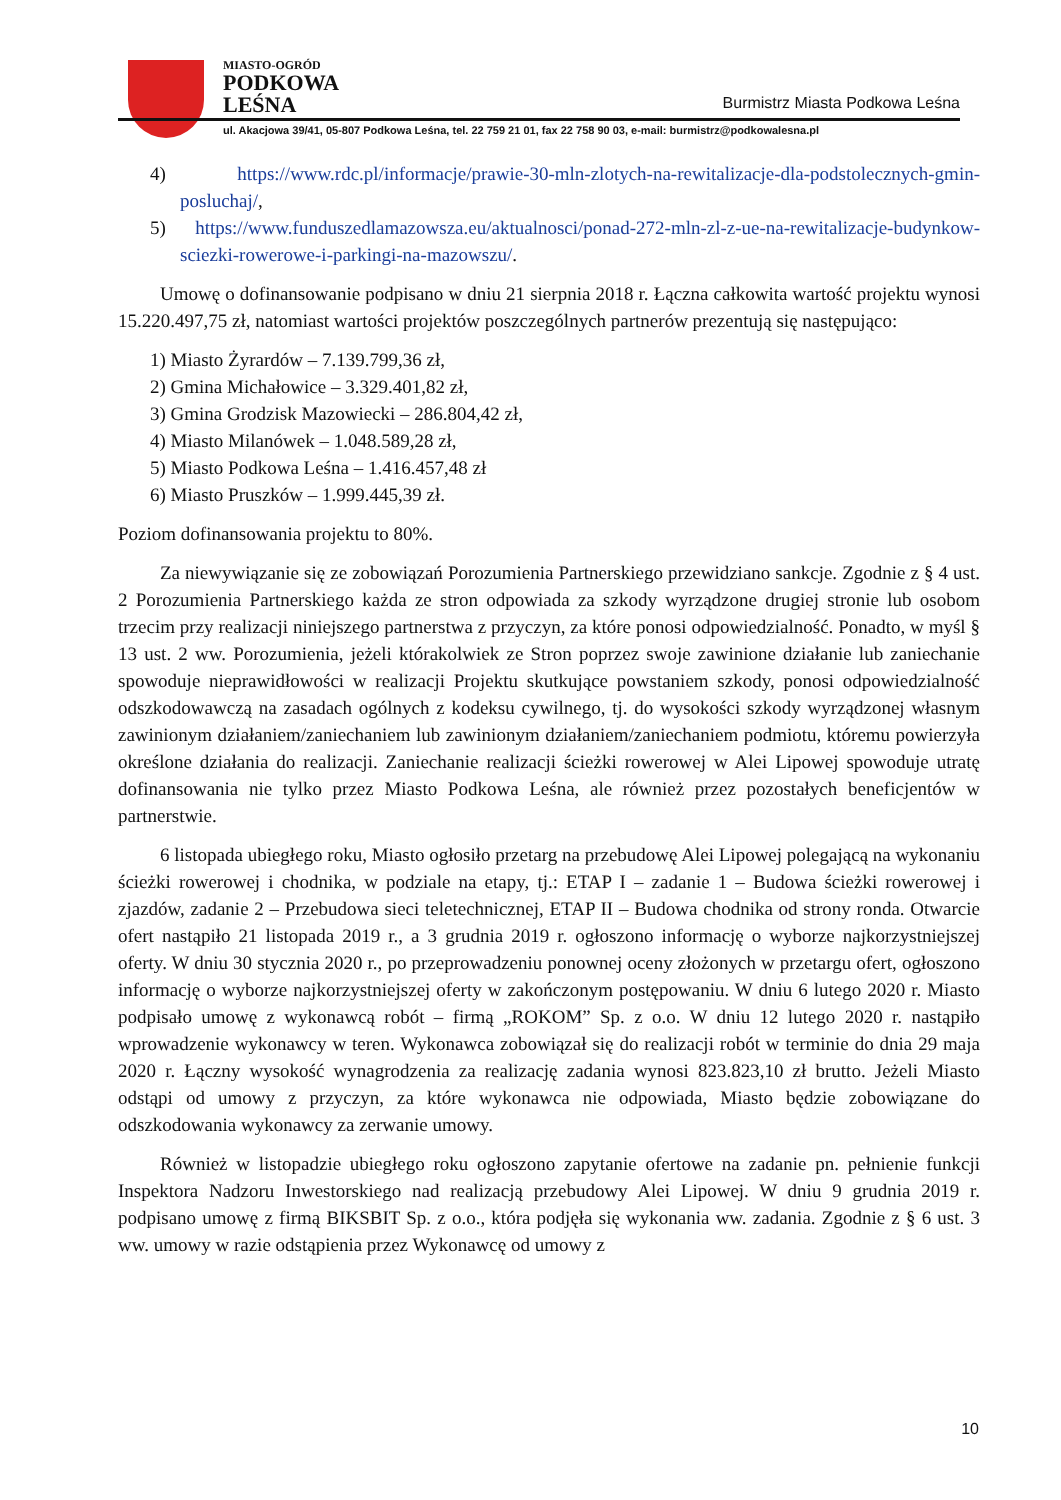MIASTO-OGRÓD
PODKOWA
LEŚNA
Burmistrz Miasta Podkowa Leśna
ul. Akacjowa 39/41, 05-807 Podkowa Leśna, tel. 22 759 21 01, fax 22 758 90 03, e-mail: burmistrz@podkowalesna.pl
4) https://www.rdc.pl/informacje/prawie-30-mln-zlotych-na-rewitalizacje-dla-podstolecznych-gmin-posluchaj/,
5) https://www.funduszedlamazowsza.eu/aktualnosci/ponad-272-mln-zl-z-ue-na-rewitalizacje-budynkow-sciezki-rowerowe-i-parkingi-na-mazowszu/.
Umowę o dofinansowanie podpisano w dniu 21 sierpnia 2018 r. Łączna całkowita wartość projektu wynosi 15.220.497,75 zł, natomiast wartości projektów poszczególnych partnerów prezentują się następująco:
1) Miasto Żyrardów – 7.139.799,36 zł,
2) Gmina Michałowice – 3.329.401,82 zł,
3) Gmina Grodzisk Mazowiecki – 286.804,42 zł,
4) Miasto Milanówek – 1.048.589,28 zł,
5) Miasto Podkowa Leśna – 1.416.457,48 zł
6) Miasto Pruszków – 1.999.445,39 zł.
Poziom dofinansowania projektu to 80%.
Za niewywiązanie się ze zobowiązań Porozumienia Partnerskiego przewidziano sankcje. Zgodnie z § 4 ust. 2 Porozumienia Partnerskiego każda ze stron odpowiada za szkody wyrządzone drugiej stronie lub osobom trzecim przy realizacji niniejszego partnerstwa z przyczyn, za które ponosi odpowiedzialność. Ponadto, w myśl § 13 ust. 2 ww. Porozumienia, jeżeli którakolwiek ze Stron poprzez swoje zawinione działanie lub zaniechanie spowoduje nieprawidłowości w realizacji Projektu skutkujące powstaniem szkody, ponosi odpowiedzialność odszkodowawczą na zasadach ogólnych z kodeksu cywilnego, tj. do wysokości szkody wyrządzonej własnym zawinionym działaniem/zaniechaniem lub zawinionym działaniem/zaniechaniem podmiotu, któremu powierzyła określone działania do realizacji. Zaniechanie realizacji ścieżki rowerowej w Alei Lipowej spowoduje utratę dofinansowania nie tylko przez Miasto Podkowa Leśna, ale również przez pozostałych beneficjentów w partnerstwie.
6 listopada ubiegłego roku, Miasto ogłosiło przetarg na przebudowę Alei Lipowej polegającą na wykonaniu ścieżki rowerowej i chodnika, w podziale na etapy, tj.: ETAP I – zadanie 1 – Budowa ścieżki rowerowej i zjazdów, zadanie 2 – Przebudowa sieci teletechnicznej, ETAP II – Budowa chodnika od strony ronda. Otwarcie ofert nastąpiło 21 listopada 2019 r., a 3 grudnia 2019 r. ogłoszono informację o wyborze najkorzystniejszej oferty. W dniu 30 stycznia 2020 r., po przeprowadzeniu ponownej oceny złożonych w przetargu ofert, ogłoszono informację o wyborze najkorzystniejszej oferty w zakończonym postępowaniu. W dniu 6 lutego 2020 r. Miasto podpisało umowę z wykonawcą robót – firmą „ROKOM” Sp. z o.o. W dniu 12 lutego 2020 r. nastąpiło wprowadzenie wykonawcy w teren. Wykonawca zobowiązał się do realizacji robót w terminie do dnia 29 maja 2020 r. Łączny wysokość wynagrodzenia za realizację zadania wynosi 823.823,10 zł brutto. Jeżeli Miasto odstąpi od umowy z przyczyn, za które wykonawca nie odpowiada, Miasto będzie zobowiązane do odszkodowania wykonawcy za zerwanie umowy.
Również w listopadzie ubiegłego roku ogłoszono zapytanie ofertowe na zadanie pn. pełnienie funkcji Inspektora Nadzoru Inwestorskiego nad realizacją przebudowy Alei Lipowej. W dniu 9 grudnia 2019 r. podpisano umowę z firmą BIKSBIT Sp. z o.o., która podjęła się wykonania ww. zadania. Zgodnie z § 6 ust. 3 ww. umowy w razie odstąpienia przez Wykonawcę od umowy z
10